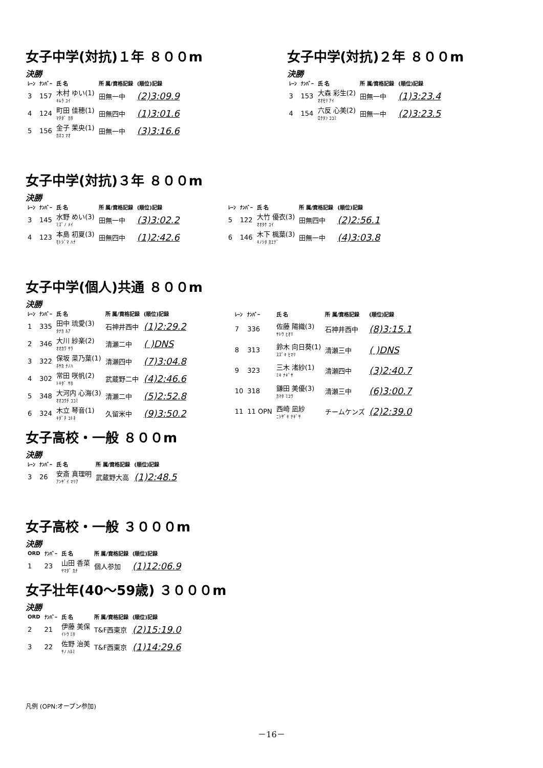女子中学(対抗)１年 ８００m
決勝
| ﾚｰﾝ | ﾅﾝﾊﾞｰ | 氏 名 | 所 属/資格記録 | (順位)記録 |
| --- | --- | --- | --- | --- |
| 3 | 157 | 木村 ゆい(1) ｷﾑﾗ ﾕｲ | 田無一中 | (2)3:09.9 |
| 4 | 124 | 町田 佳穂(1) ﾏﾁﾀﾞ ｶﾎ | 田無四中 | (1)3:01.6 |
| 5 | 156 | 金子 茉央(1) ｶﾈｺ ﾏｵ | 田無一中 | (3)3:16.6 |
女子中学(対抗)２年 ８００m
決勝
| ﾚｰﾝ | ﾅﾝﾊﾞｰ | 氏 名 | 所 属/資格記録 | (順位)記録 |
| --- | --- | --- | --- | --- |
| 3 | 153 | 大森 彩生(2) ｵｵﾓﾘ ｱｲ | 田無一中 | (1)3:23.4 |
| 4 | 154 | 六反 心美(2) ﾛｸﾀﾝ ｺｺﾐ | 田無一中 | (2)3:23.5 |
女子中学(対抗)３年 ８００m
決勝
| ﾚｰﾝ | ﾅﾝﾊﾞｰ | 氏 名 | 所 属/資格記録 | (順位)記録 |
| --- | --- | --- | --- | --- |
| 3 | 145 | 水野 めい(3) ﾐｽﾞﾉ ﾒｲ | 田無一中 | (3)3:02.2 |
| 4 | 123 | 本島 初夏(3) ﾓﾄｼﾞﾏ ﾊﾅ | 田無四中 | (1)2:42.6 |
| ﾚｰﾝ | ﾅﾝﾊﾞｰ | 氏 名 | 所 属/資格記録 | (順位)記録 |
| --- | --- | --- | --- | --- |
| 5 | 122 | 大竹 優衣(3) ｵｵﾀｹ ﾕｲ | 田無四中 | (2)2:56.1 |
| 6 | 146 | 木下 楓葉(3) ｷﾉｼﾀ ｶｴﾃﾞ | 田無一中 | (4)3:03.8 |
女子中学(個人)共通 ８００m
決勝
| ﾚｰﾝ | ﾅﾝﾊﾞｰ | 氏 名 | 所 属/資格記録 | (順位)記録 |
| --- | --- | --- | --- | --- |
| 1 | 335 | 田中 琉愛(3) ﾀﾅｶ ﾙｱ | 石神井西中 | (1)2:29.2 |
| 2 | 346 | 大川 紗楽(2) ｵｵｶﾜ ｻﾗ | 清瀬二中 | ( )DNS |
| 3 | 322 | 保坂 菜乃葉(1) ﾎｻｶ ﾅﾉﾊ | 清瀬四中 | (7)3:04.8 |
| 4 | 302 | 常田 咲帆(2) ﾄｷﾀﾞ ｻﾎ | 武蔵野二中 | (4)2:46.6 |
| 5 | 348 | 大河内 心海(3) ｵｵｺｳﾁ ｺｺﾐ | 清瀬二中 | (5)2:52.8 |
| 6 | 324 | 木立 琴音(1) ｷﾀﾞﾁ ｺﾄﾈ | 久留米中 | (9)3:50.2 |
| ﾚｰﾝ | ﾅﾝﾊﾞｰ | 氏 名 | 所 属/資格記録 | (順位)記録 |
| --- | --- | --- | --- | --- |
| 7 | 336 | 佐藤 陽織(3) ｻﾄｳ ﾋｵﾘ | 石神井西中 | (8)3:15.1 |
| 8 | 313 | 鈴木 向日葵(1) ｽｽﾞｷ ﾋﾏﾘ | 清瀬三中 | ( )DNS |
| 9 | 323 | 三木 渚紗(1) ﾐｷ ﾅｷﾞｻ | 清瀬四中 | (3)2:40.7 |
| 10 | 318 | 鎌田 美優(3) ｶﾏﾀ ﾐﾕｳ | 清瀬三中 | (6)3:00.7 |
| 11 | 11 OPN | 西崎 凪紗 ﾆｼｻﾞｷ ﾅｷﾞｻ | チームケンズ | (2)2:39.0 |
女子高校・一般 ８００m
決勝
| ﾚｰﾝ | ﾅﾝﾊﾞｰ | 氏 名 | 所 属/資格記録 | (順位)記録 |
| --- | --- | --- | --- | --- |
| 3 | 26 | 安斎 真理明 ｱﾝｻﾞｲ ﾏﾘｱ | 武蔵野大高 | (1)2:48.5 |
女子高校・一般 ３０００m
決勝
| ORD | ﾅﾝﾊﾞｰ | 氏 名 | 所 属/資格記録 | (順位)記録 |
| --- | --- | --- | --- | --- |
| 1 | 23 | 山田 香菜 ﾔﾏﾀﾞ ｶﾅ | 個人参加 | (1)12:06.9 |
女子壮年(40～59歳) ３０００m
決勝
| ORD | ﾅﾝﾊﾞｰ | 氏 名 | 所 属/資格記録 | (順位)記録 |
| --- | --- | --- | --- | --- |
| 2 | 21 | 伊藤 美保 ｲﾄｳ ﾐﾎ | T&F西東京 | (2)15:19.0 |
| 3 | 22 | 佐野 治美 ｻﾉ ﾊﾙﾐ | T&F西東京 | (1)14:29.6 |
凡例 (OPN:オープン参加)
－16－